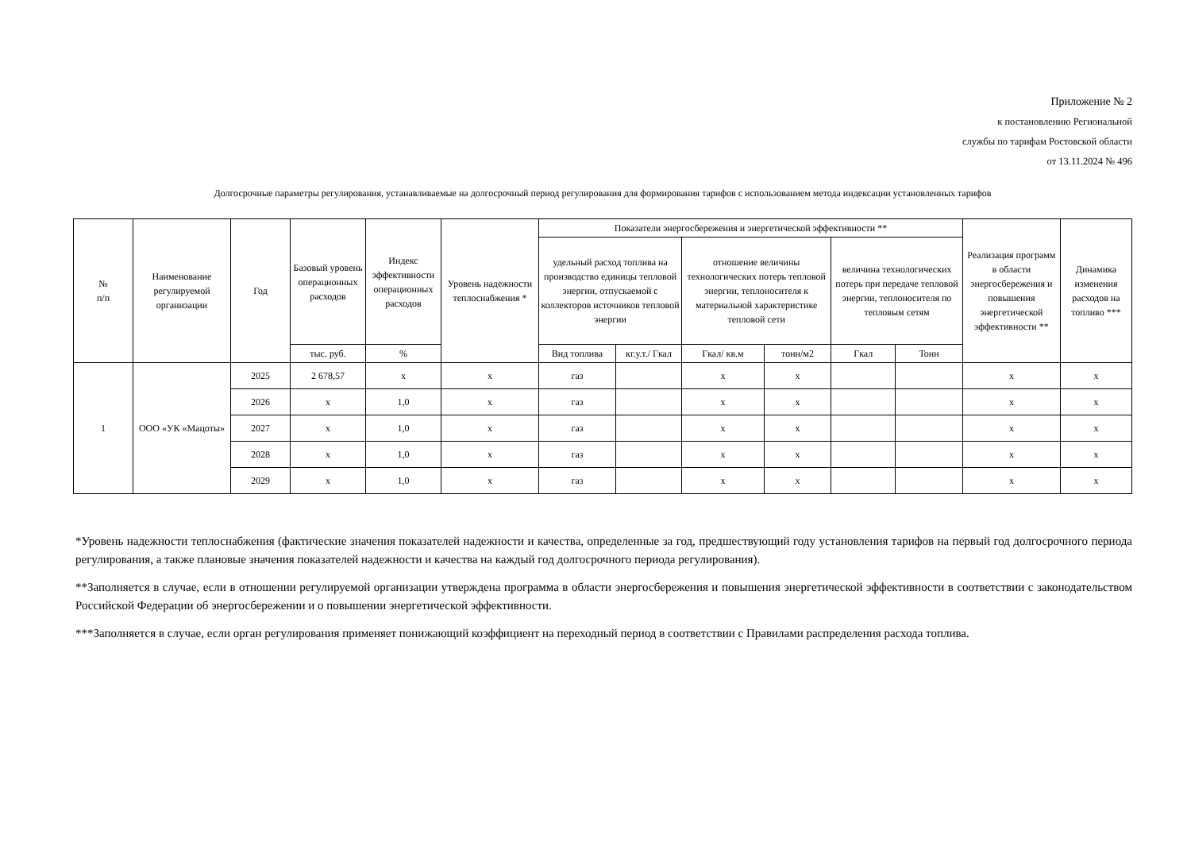Приложение № 2
к постановлению Региональной
службы по тарифам Ростовской области
от 13.11.2024 № 496
Долгосрочные параметры регулирования, устанавливаемые на долгосрочный период регулирования для формирования тарифов с использованием метода индексации установленных тарифов
| № п/п | Наименование регулируемой организации | Год | Базовый уровень операционных расходов | Индекс эффективности операционных расходов | Уровень надежности теплоснабжения * | Показатели энергосбережения и энергетической эффективности ** | | | | | | Реализация программ в области энергосбережения и повышения энергетической эффективности ** | Динамика изменения расходов на топливо *** |
| --- | --- | --- | --- | --- | --- | --- | --- | --- | --- | --- | --- | --- | --- |
| | | | | | | удельный расход топлива на производство единицы тепловой энергии, отпускаемой с коллекторов источников тепловой энергии | | отношение величины технологических потерь тепловой энергии, теплоносителя к материальной характеристике тепловой сети | | величина технологических потерь при передаче тепловой энергии, теплоносителя по тепловым сетям | | | |
| | | | тыс. руб. | % | | Вид топлива | кг.у.т./ Гкал | Гкал/ кв.м | тонн/м2 | Гкал | Тонн | | |
| 1 | ООО «УК «Мацоты» | 2025 | 2 678,57 | x | x | газ | | x | x | | | x | x |
| | | 2026 | x | 1,0 | x | газ | | x | x | | | x | x |
| | | 2027 | x | 1,0 | x | газ | | x | x | | | x | x |
| | | 2028 | x | 1,0 | x | газ | | x | x | | | x | x |
| | | 2029 | x | 1,0 | x | газ | | x | x | | | x | x |
*Уровень надежности теплоснабжения (фактические значения показателей надежности и качества, определенные за год, предшествующий году установления тарифов на первый год долгосрочного периода регулирования, а также плановые значения показателей надежности и качества на каждый год долгосрочного периода регулирования).
**Заполняется в случае, если в отношении регулируемой организации утверждена программа в области энергосбережения и повышения энергетической эффективности в соответствии с законодательством Российской Федерации об энергосбережении и о повышении энергетической эффективности.
***Заполняется в случае, если орган регулирования применяет понижающий коэффициент на переходный период в соответствии с Правилами распределения расхода топлива.